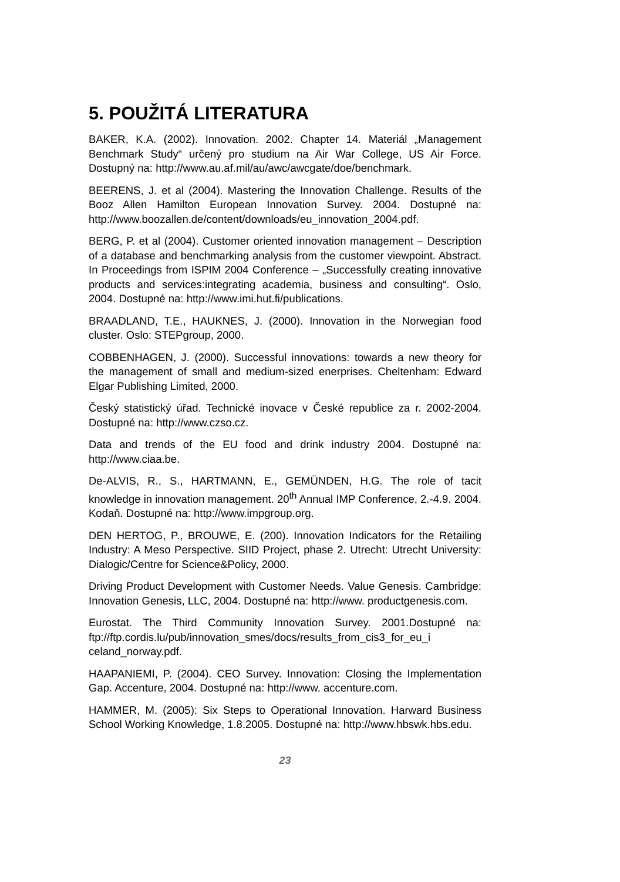5. POUŽITÁ LITERATURA
BAKER, K.A. (2002). Innovation. 2002. Chapter 14. Materiál „Management Benchmark Study“ určený pro studium na Air War College, US Air Force. Dostupný na: http://www.au.af.mil/au/awc/awcgate/doe/benchmark.
BEERENS, J. et al (2004). Mastering the Innovation Challenge. Results of the Booz Allen Hamilton European Innovation Survey. 2004. Dostupné na: http://www.boozallen.de/content/downloads/eu_innovation_2004.pdf.
BERG, P. et al (2004). Customer oriented innovation management – Description of a database and benchmarking analysis from the customer viewpoint. Abstract. In Proceedings from ISPIM 2004 Conference – „Successfully creating innovative products and services:integrating academia, business and consulting“. Oslo, 2004. Dostupné na: http://www.imi.hut.fi/publications.
BRAADLAND, T.E., HAUKNES, J. (2000). Innovation in the Norwegian food cluster. Oslo: STEPgroup, 2000.
COBBENHAGEN, J. (2000). Successful innovations: towards a new theory for the management of small and medium-sized enerprises. Cheltenham: Edward Elgar Publishing Limited, 2000.
Český statistický úřad. Technické inovace v České republice za r. 2002-2004. Dostupné na: http://www.czso.cz.
Data and trends of the EU food and drink industry 2004. Dostupné na: http://www.ciaa.be.
De-ALVIS, R., S., HARTMANN, E., GEMÜNDEN, H.G. The role of tacit knowledge in innovation management. 20<sup>th</sup> Annual IMP Conference, 2.-4.9. 2004. Kodaň. Dostupné na: http://www.impgroup.org.
DEN HERTOG, P., BROUWE, E. (200). Innovation Indicators for the Retailing Industry: A Meso Perspective. SIID Project, phase 2. Utrecht: Utrecht University: Dialogic/Centre for Science&Policy, 2000.
Driving Product Development with Customer Needs. Value Genesis. Cambridge: Innovation Genesis, LLC, 2004. Dostupné na: http://www. productgenesis.com.
Eurostat. The Third Community Innovation Survey. 2001.Dostupné na: ftp://ftp.cordis.lu/pub/innovation_smes/docs/results_from_cis3_for_eu_i celand_norway.pdf.
HAAPANIEMI, P. (2004). CEO Survey. Innovation: Closing the Implementation Gap. Accenture, 2004. Dostupné na: http://www. accenture.com.
HAMMER, M. (2005): Six Steps to Operational Innovation. Harward Business School Working Knowledge, 1.8.2005. Dostupné na: http://www.hbswk.hbs.edu.
23